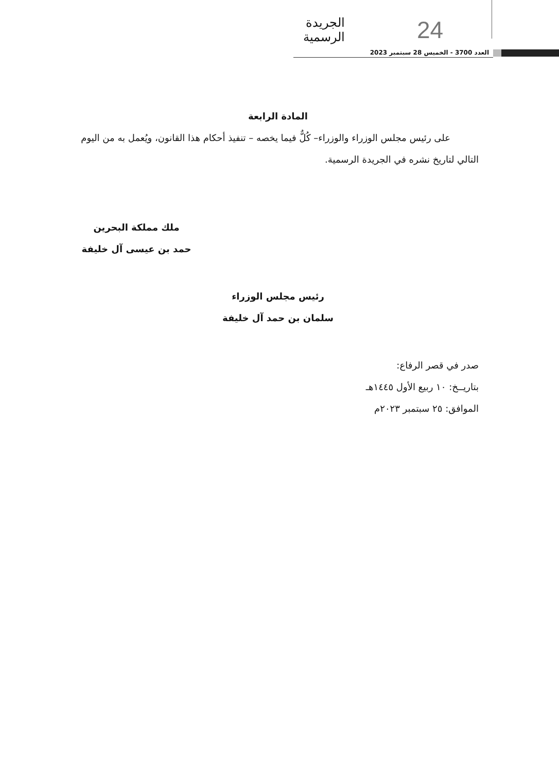الجريدة الرسمية
24
العدد 3700 - الخميس 28 سبتمبر 2023
المادة الرابعة
على رئيس مجلس الوزراء والوزراء– كُلٌّ فيما يخصه – تنفيذ أحكام هذا القانون، ويُعمل به من اليوم التالي لتاريخ نشره في الجريدة الرسمية.
ملك مملكة البحرين
حمد بن عيسى آل خليفة
رئيس مجلس الوزراء
سلمان بن حمد آل خليفة
صدر في قصر الرفاع:
بتاريــخ: ١٠ ربيع الأول ١٤٤٥هـ
الموافق: ٢٥ سبتمبر ٢٠٢٣م